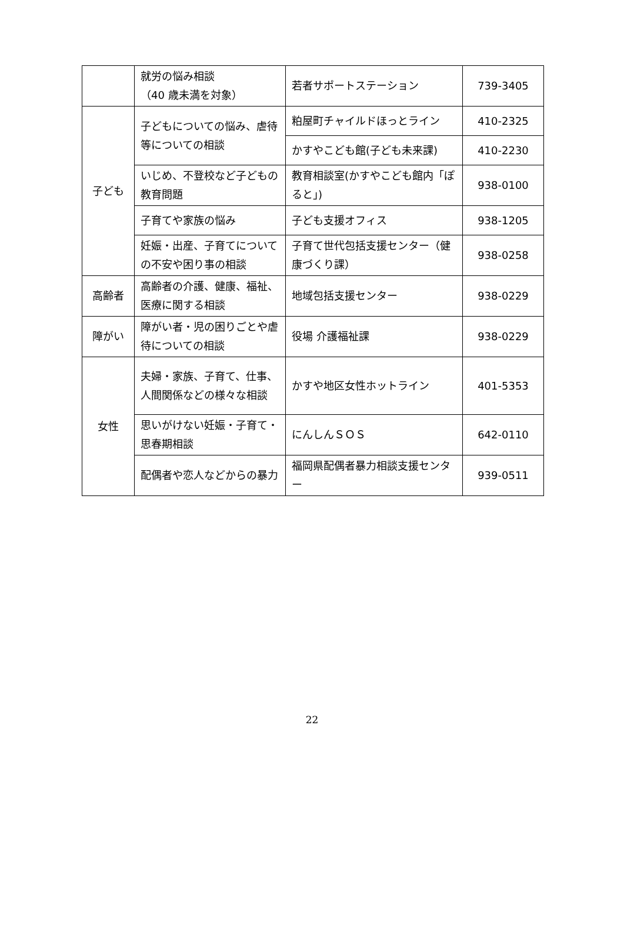| | 就労の悩み相談 （40 歳未満を対象） | 若者サポートステーション | 739-3405 |
| 子ども | 子どもについての悩み、虐待等についての相談 | 粕屋町チャイルドほっとライン | 410-2325 |
| | | かすやこども館(子ども未来課) | 410-2230 |
| | いじめ、不登校など子どもの教育問題 | 教育相談室(かすやこども館内「ぽると」) | 938-0100 |
| | 子育てや家族の悩み | 子ども支援オフィス | 938-1205 |
| | 妊娠・出産、子育てについての不安や困り事の相談 | 子育て世代包括支援センター（健康づくり課） | 938-0258 |
| 高齢者 | 高齢者の介護、健康、福祉、医療に関する相談 | 地域包括支援センター | 938-0229 |
| 障がい | 障がい者・児の困りごとや虐待についての相談 | 役場 介護福祉課 | 938-0229 |
| 女性 | 夫婦・家族、子育て、仕事、人間関係などの様々な相談 | かすや地区女性ホットライン | 401-5353 |
| | 思いがけない妊娠・子育て・思春期相談 | にんしんＳＯＳ | 642-0110 |
| | 配偶者や恋人などからの暴力 | 福岡県配偶者暴力相談支援センター | 939-0511 |
22